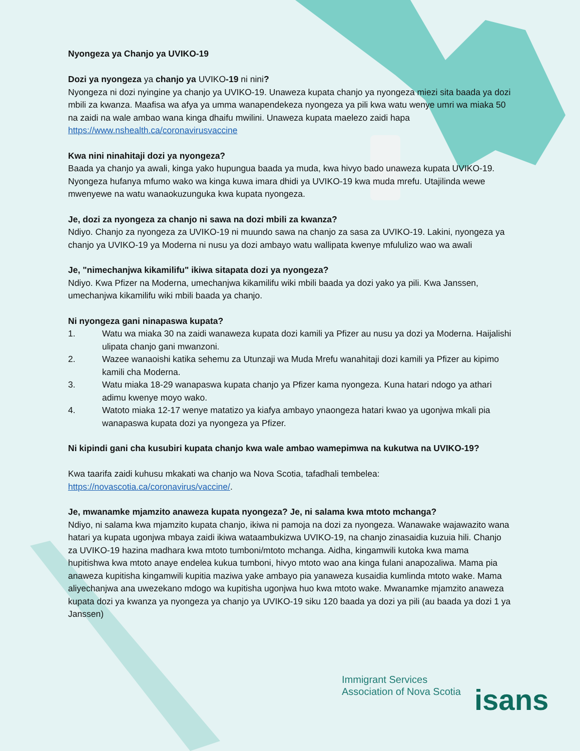Nyongeza ya Chanjo ya UVIKO-19
Dozi ya nyongeza ya chanjo ya UVIKO-19 ni nini?
Nyongeza ni dozi nyingine ya chanjo ya UVIKO-19. Unaweza kupata chanjo ya nyongeza miezi sita baada ya dozi mbili za kwanza. Maafisa wa afya ya umma wanapendekeza nyongeza ya pili kwa watu wenye umri wa miaka 50 na zaidi na wale ambao wana kinga dhaifu mwilini. Unaweza kupata maelezo zaidi hapa https://www.nshealth.ca/coronavirusvaccine
Kwa nini ninahitaji dozi ya nyongeza?
Baada ya chanjo ya awali, kinga yako hupungua baada ya muda, kwa hivyo bado unaweza kupata UVIKO-19. Nyongeza hufanya mfumo wako wa kinga kuwa imara dhidi ya UVIKO-19 kwa muda mrefu. Utajilinda wewe mwenyewe na watu wanaokuzunguka kwa kupata nyongeza.
Je, dozi za nyongeza za chanjo ni sawa na dozi mbili za kwanza?
Ndiyo. Chanjo za nyongeza za UVIKO-19 ni muundo sawa na chanjo za sasa za UVIKO-19. Lakini, nyongeza ya chanjo ya UVIKO-19 ya Moderna ni nusu ya dozi ambayo watu wallipata kwenye mfululizo wao wa awali
Je, "nimechanjwa kikamilifu" ikiwa sitapata dozi ya nyongeza?
Ndiyo. Kwa Pfizer na Moderna, umechanjwa kikamilifu wiki mbili baada ya dozi yako ya pili. Kwa Janssen, umechanjwa kikamilifu wiki mbili baada ya chanjo.
Ni nyongeza gani ninapaswa kupata?
1. Watu wa miaka 30 na zaidi wanaweza kupata dozi kamili ya Pfizer au nusu ya dozi ya Moderna. Haijalishi ulipata chanjo gani mwanzoni.
2. Wazee wanaoishi katika sehemu za Utunzaji wa Muda Mrefu wanahitaji dozi kamili ya Pfizer au kipimo kamili cha Moderna.
3. Watu miaka 18-29 wanapaswa kupata chanjo ya Pfizer kama nyongeza. Kuna hatari ndogo ya athari adimu kwenye moyo wako.
4. Watoto miaka 12-17 wenye matatizo ya kiafya ambayo ynaongeza hatari kwao ya ugonjwa mkali pia wanapaswa kupata dozi ya nyongeza ya Pfizer.
Ni kipindi gani cha kusubiri kupata chanjo kwa wale ambao wamepimwa na kukutwa na UVIKO-19?
Kwa taarifa zaidi kuhusu mkakati wa chanjo wa Nova Scotia, tafadhali tembelea: https://novascotia.ca/coronavirus/vaccine/.
Je, mwanamke mjamzito anaweza kupata nyongeza? Je, ni salama kwa mtoto mchanga?
Ndiyo, ni salama kwa mjamzito kupata chanjo, ikiwa ni pamoja na dozi za nyongeza. Wanawake wajawazito wana hatari ya kupata ugonjwa mbaya zaidi ikiwa wataambukizwa UVIKO-19, na chanjo zinasaidia kuzuia hili. Chanjo za UVIKO-19 hazina madhara kwa mtoto tumboni/mtoto mchanga. Aidha, kingamwili kutoka kwa mama hupitishwa kwa mtoto anaye endelea kukua tumboni, hivyo mtoto wao ana kinga fulani anapozaliwa. Mama pia anaweza kupitisha kingamwili kupitia maziwa yake ambayo pia yanaweza kusaidia kumlinda mtoto wake. Mama aliyechanjwa ana uwezekano mdogo wa kupitisha ugonjwa huo kwa mtoto wake. Mwanamke mjamzito anaweza kupata dozi ya kwanza ya nyongeza ya chanjo ya UVIKO-19 siku 120 baada ya dozi ya pili (au baada ya dozi 1 ya Janssen)
Immigrant Services
Association of Nova Scotia
isans